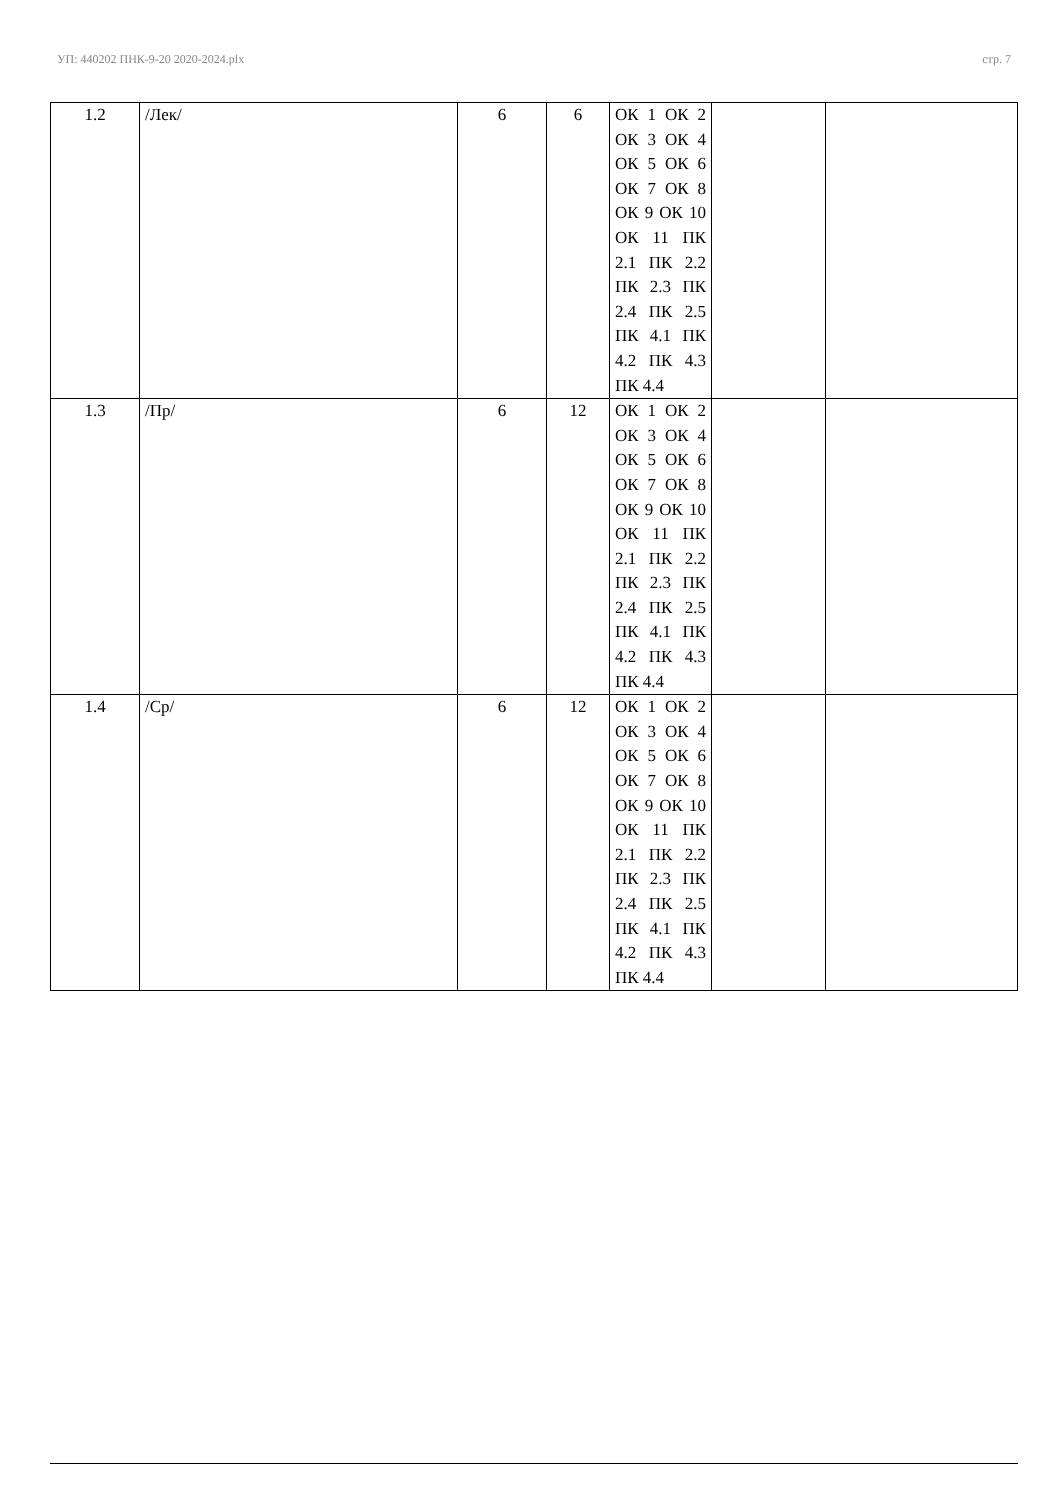УП: 440202 ПНК-9-20 2020-2024.plx стр. 7
| 1.2 | /Лек/ | 6 | 6 | ОК 1 ОК 2 ОК 3 ОК 4 ОК 5 ОК 6 ОК 7 ОК 8 ОК 9 ОК 10 ОК 11 ПК 2.1 ПК 2.2 ПК 2.3 ПК 2.4 ПК 2.5 ПК 4.1 ПК 4.2 ПК 4.3 ПК 4.4 | | |
| 1.3 | /Пр/ | 6 | 12 | ОК 1 ОК 2 ОК 3 ОК 4 ОК 5 ОК 6 ОК 7 ОК 8 ОК 9 ОК 10 ОК 11 ПК 2.1 ПК 2.2 ПК 2.3 ПК 2.4 ПК 2.5 ПК 4.1 ПК 4.2 ПК 4.3 ПК 4.4 | | |
| 1.4 | /Ср/ | 6 | 12 | ОК 1 ОК 2 ОК 3 ОК 4 ОК 5 ОК 6 ОК 7 ОК 8 ОК 9 ОК 10 ОК 11 ПК 2.1 ПК 2.2 ПК 2.3 ПК 2.4 ПК 2.5 ПК 4.1 ПК 4.2 ПК 4.3 ПК 4.4 | | |